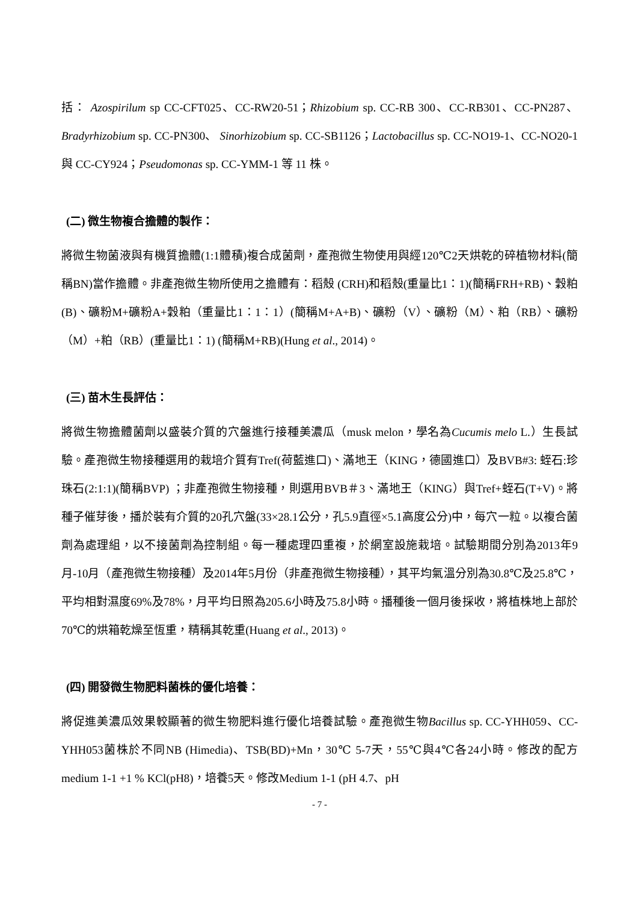括： Azospirilum sp CC-CFT025、CC-RW20-51；Rhizobium sp. CC-RB 300、CC-RB301、CC-PN287、Bradyrhizobium sp. CC-PN300、 Sinorhizobium sp. CC-SB1126；Lactobacillus sp. CC-NO19-1、CC-NO20-1 與 CC-CY924；Pseudomonas sp. CC-YMM-1 等 11 株。
(二) 微生物複合擔體的製作：
將微生物菌液與有機質擔體(1:1體積)複合成菌劑，產孢微生物使用與經120℃2天烘乾的碎植物材料(簡稱BN)當作擔體。非產孢微生物所使用之擔體有：稻殼 (CRH)和稻殼(重量比1：1)(簡稱FRH+RB)、穀粕(B)、礦粉M+礦粉A+穀粕（重量比1：1：1）(簡稱M+A+B)、礦粉（V）、礦粉（M）、粕（RB）、礦粉（M）+粕（RB）(重量比1：1) (簡稱M+RB)(Hung et al., 2014)。
(三) 苗木生長評估：
將微生物擔體菌劑以盛裝介質的穴盤進行接種美濃瓜（musk melon，學名為Cucumis melo L.）生長試驗。產孢微生物接種選用的栽培介質有Tref(荷藍進口)、滿地王（KING，德國進口）及BVB#3: 蛭石:珍珠石(2:1:1)(簡稱BVP) ；非產孢微生物接種，則選用BVB＃3、滿地王（KING）與Tref+蛭石(T+V)。將種子催芽後，播於裝有介質的20孔穴盤(33×28.1公分，孔5.9直徑×5.1高度公分)中，每穴一粒。以複合菌劑為處理組，以不接菌劑為控制組。每一種處理四重複，於網室設施栽培。試驗期間分別為2013年9月-10月（產孢微生物接種）及2014年5月份（非產孢微生物接種），其平均氣溫分別為30.8℃及25.8℃，平均相對濕度69%及78%，月平均日照為205.6小時及75.8小時。播種後一個月後採收，將植株地上部於70℃的烘箱乾燥至恆重，精稱其乾重(Huang et al., 2013)。
(四) 開發微生物肥料菌株的優化培養：
將促進美濃瓜效果較顯著的微生物肥料進行優化培養試驗。產孢微生物Bacillus sp. CC-YHH059、CC-YHH053菌株於不同NB (Himedia)、TSB(BD)+Mn，30℃ 5-7天，55℃與4℃各24小時。修改的配方medium 1-1 +1 % KCl(pH8)，培養5天。修改Medium 1-1 (pH 4.7、pH
- 7 -